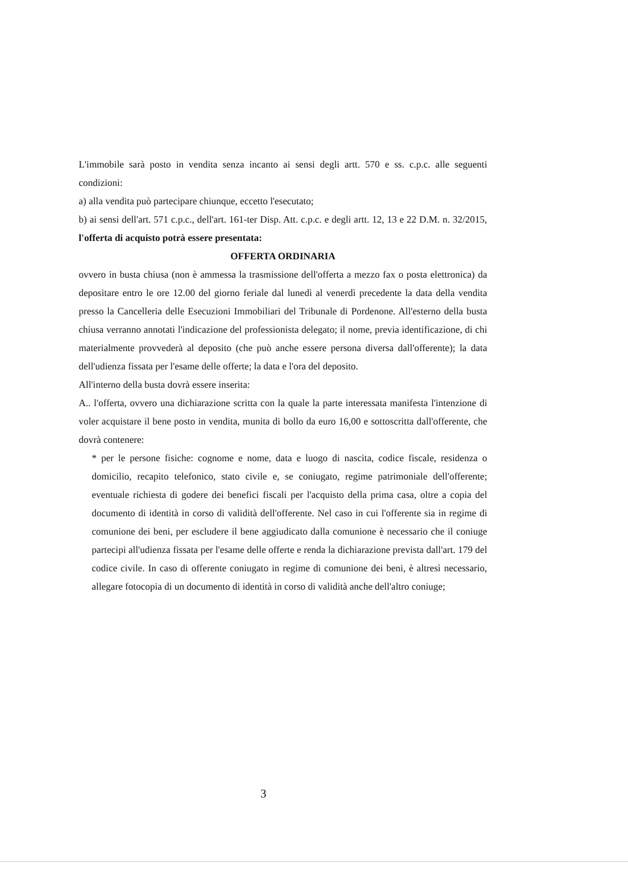L'immobile sarà posto in vendita senza incanto ai sensi degli artt. 570 e ss. c.p.c. alle seguenti condizioni:
a) alla vendita può partecipare chiunque, eccetto l'esecutato;
b) ai sensi dell'art. 571 c.p.c., dell'art. 161-ter Disp. Att. c.p.c. e degli artt. 12, 13 e 22 D.M. n. 32/2015, l'offerta di acquisto potrà essere presentata:
OFFERTA ORDINARIA
ovvero in busta chiusa (non è ammessa la trasmissione dell'offerta a mezzo fax o posta elettronica) da depositare entro le ore 12.00 del giorno feriale dal lunedì al venerdì precedente la data della vendita presso la Cancelleria delle Esecuzioni Immobiliari del Tribunale di Pordenone. All'esterno della busta chiusa verranno annotati l'indicazione del professionista delegato; il nome, previa identificazione, di chi materialmente provvederà al deposito (che può anche essere persona diversa dall'offerente); la data dell'udienza fissata per l'esame delle offerte; la data e l'ora del deposito.
All'interno della busta dovrà essere inserita:
A.. l'offerta, ovvero una dichiarazione scritta con la quale la parte interessata manifesta l'intenzione di voler acquistare il bene posto in vendita, munita di bollo da euro 16,00 e sottoscritta dall'offerente, che dovrà contenere:
* per le persone fisiche: cognome e nome, data e luogo di nascita, codice fiscale, residenza o domicilio, recapito telefonico, stato civile e, se coniugato, regime patrimoniale dell'offerente; eventuale richiesta di godere dei benefici fiscali per l'acquisto della prima casa, oltre a copia del documento di identità in corso di validità dell'offerente. Nel caso in cui l'offerente sia in regime di comunione dei beni, per escludere il bene aggiudicato dalla comunione è necessario che il coniuge partecipi all'udienza fissata per l'esame delle offerte e renda la dichiarazione prevista dall'art. 179 del codice civile. In caso di offerente coniugato in regime di comunione dei beni, è altresì necessario, allegare fotocopia di un documento di identità in corso di validità anche dell'altro coniuge;
3